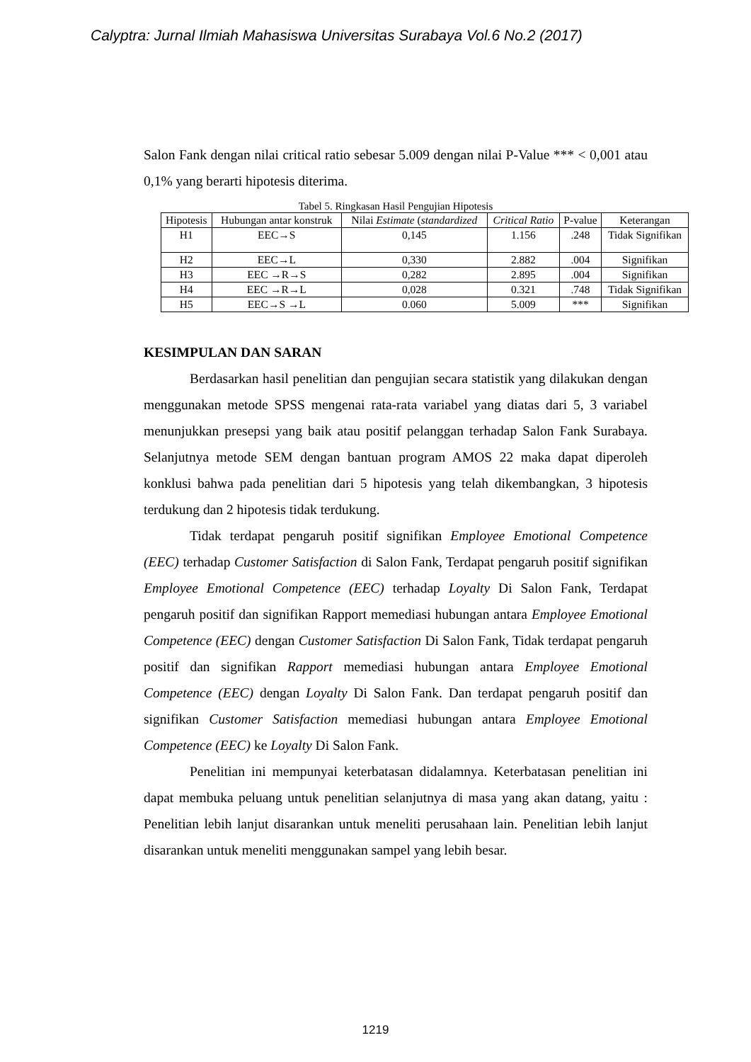Calyptra: Jurnal Ilmiah Mahasiswa Universitas Surabaya Vol.6 No.2 (2017)
Salon Fank dengan nilai critical ratio sebesar 5.009 dengan nilai P-Value *** < 0,001 atau 0,1% yang berarti hipotesis diterima.
Tabel 5. Ringkasan Hasil Pengujian Hipotesis
| Hipotesis | Hubungan antar konstruk | Nilai Estimate ( standardized | Critical Ratio | P-value | Keterangan |
| H1 | EEC→S | 0,145 | 1.156 | .248 | Tidak Signifikan |
| H2 | EEC→L | 0,330 | 2.882 | .004 | Signifikan |
| H3 | EEC →R→S | 0,282 | 2.895 | .004 | Signifikan |
| H4 | EEC →R→L | 0,028 | 0.321 | .748 | Tidak Signifikan |
| H5 | EEC→S →L | 0.060 | 5.009 | *** | Signifikan |
KESIMPULAN DAN SARAN
Berdasarkan hasil penelitian dan pengujian secara statistik yang dilakukan dengan menggunakan metode SPSS mengenai rata-rata variabel yang diatas dari 5, 3 variabel menunjukkan presepsi yang baik atau positif pelanggan terhadap Salon Fank Surabaya. Selanjutnya metode SEM dengan bantuan program AMOS 22 maka dapat diperoleh konklusi bahwa pada penelitian dari 5 hipotesis yang telah dikembangkan, 3 hipotesis terdukung dan 2 hipotesis tidak terdukung.
Tidak terdapat pengaruh positif signifikan Employee Emotional Competence (EEC) terhadap Customer Satisfaction di Salon Fank, Terdapat pengaruh positif signifikan Employee Emotional Competence (EEC) terhadap Loyalty Di Salon Fank, Terdapat pengaruh positif dan signifikan Rapport memediasi hubungan antara Employee Emotional Competence (EEC) dengan Customer Satisfaction Di Salon Fank, Tidak terdapat pengaruh positif dan signifikan Rapport memediasi hubungan antara Employee Emotional Competence (EEC) dengan Loyalty Di Salon Fank. Dan terdapat pengaruh positif dan signifikan Customer Satisfaction memediasi hubungan antara Employee Emotional Competence (EEC) ke Loyalty Di Salon Fank.
Penelitian ini mempunyai keterbatasan didalamnya. Keterbatasan penelitian ini dapat membuka peluang untuk penelitian selanjutnya di masa yang akan datang, yaitu : Penelitian lebih lanjut disarankan untuk meneliti perusahaan lain. Penelitian lebih lanjut disarankan untuk meneliti menggunakan sampel yang lebih besar.
1219